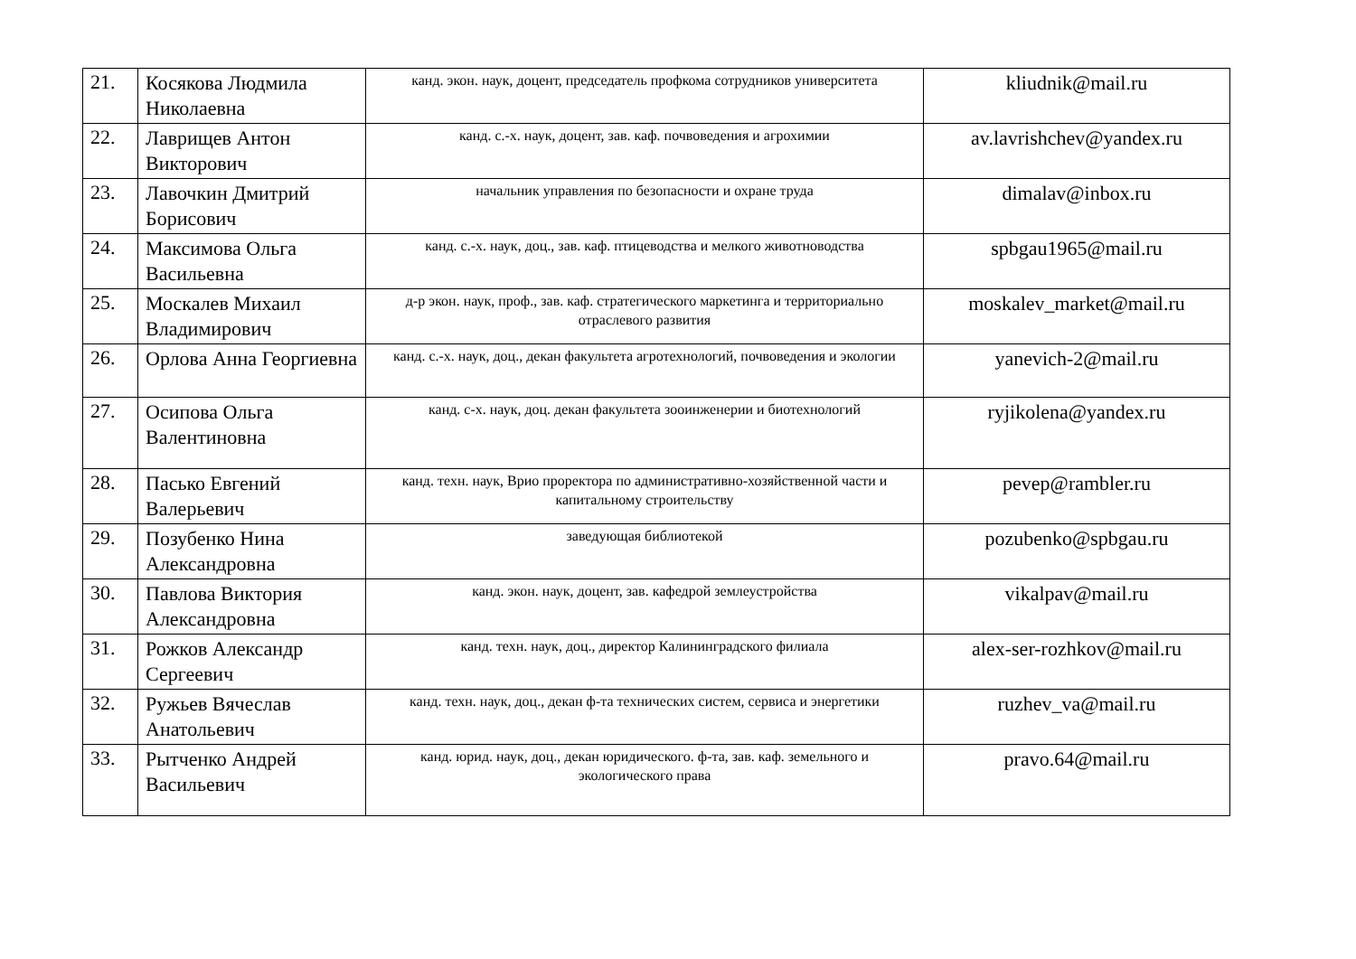| 21. | Косякова Людмила Николаевна | канд. экон. наук, доцент, председатель профкома сотрудников университета | kliudnik@mail.ru |
| 22. | Лаврищев Антон Викторович | канд. с.-х. наук, доцент, зав. каф. почвоведения и агрохимии | av.lavrishchev@yandex.ru |
| 23. | Лавочкин Дмитрий Борисович | начальник управления по безопасности и охране труда | dimalav@inbox.ru |
| 24. | Максимова Ольга Васильевна | канд. с.-х. наук, доц., зав. каф. птицеводства и мелкого животноводства | spbgau1965@mail.ru |
| 25. | Москалев Михаил Владимирович | д-р экон. наук, проф., зав. каф. стратегического маркетинга и территориально отраслевого развития | moskalev_market@mail.ru |
| 26. | Орлова Анна Георгиевна | канд. с.-х. наук, доц., декан факультета агротехнологий, почвоведения и экологии | yanevich-2@mail.ru |
| 27. | Осипова Ольга Валентиновна | канд. с-х. наук, доц. декан факультета зооинженерии и биотехнологий | ryjikolena@yandex.ru |
| 28. | Пасько Евгений Валерьевич | канд. техн. наук, Врио проректора по административно-хозяйственной части и капитальному строительству | pevep@rambler.ru |
| 29. | Позубенко Нина Александровна | заведующая библиотекой | pozubenko@spbgau.ru |
| 30. | Павлова Виктория Александровна | канд. экон. наук, доцент, зав. кафедрой землеустройства | vikalpav@mail.ru |
| 31. | Рожков Александр Сергеевич | канд. техн. наук, доц., директор Калининградского филиала | alex-ser-rozhkov@mail.ru |
| 32. | Ружьев Вячеслав Анатольевич | канд. техн. наук, доц., декан ф-та технических систем, сервиса и энергетики | ruzhev_va@mail.ru |
| 33. | Рытченко Андрей Васильевич | канд. юрид. наук, доц., декан юридического. ф-та, зав. каф. земельного и экологического права | pravo.64@mail.ru |